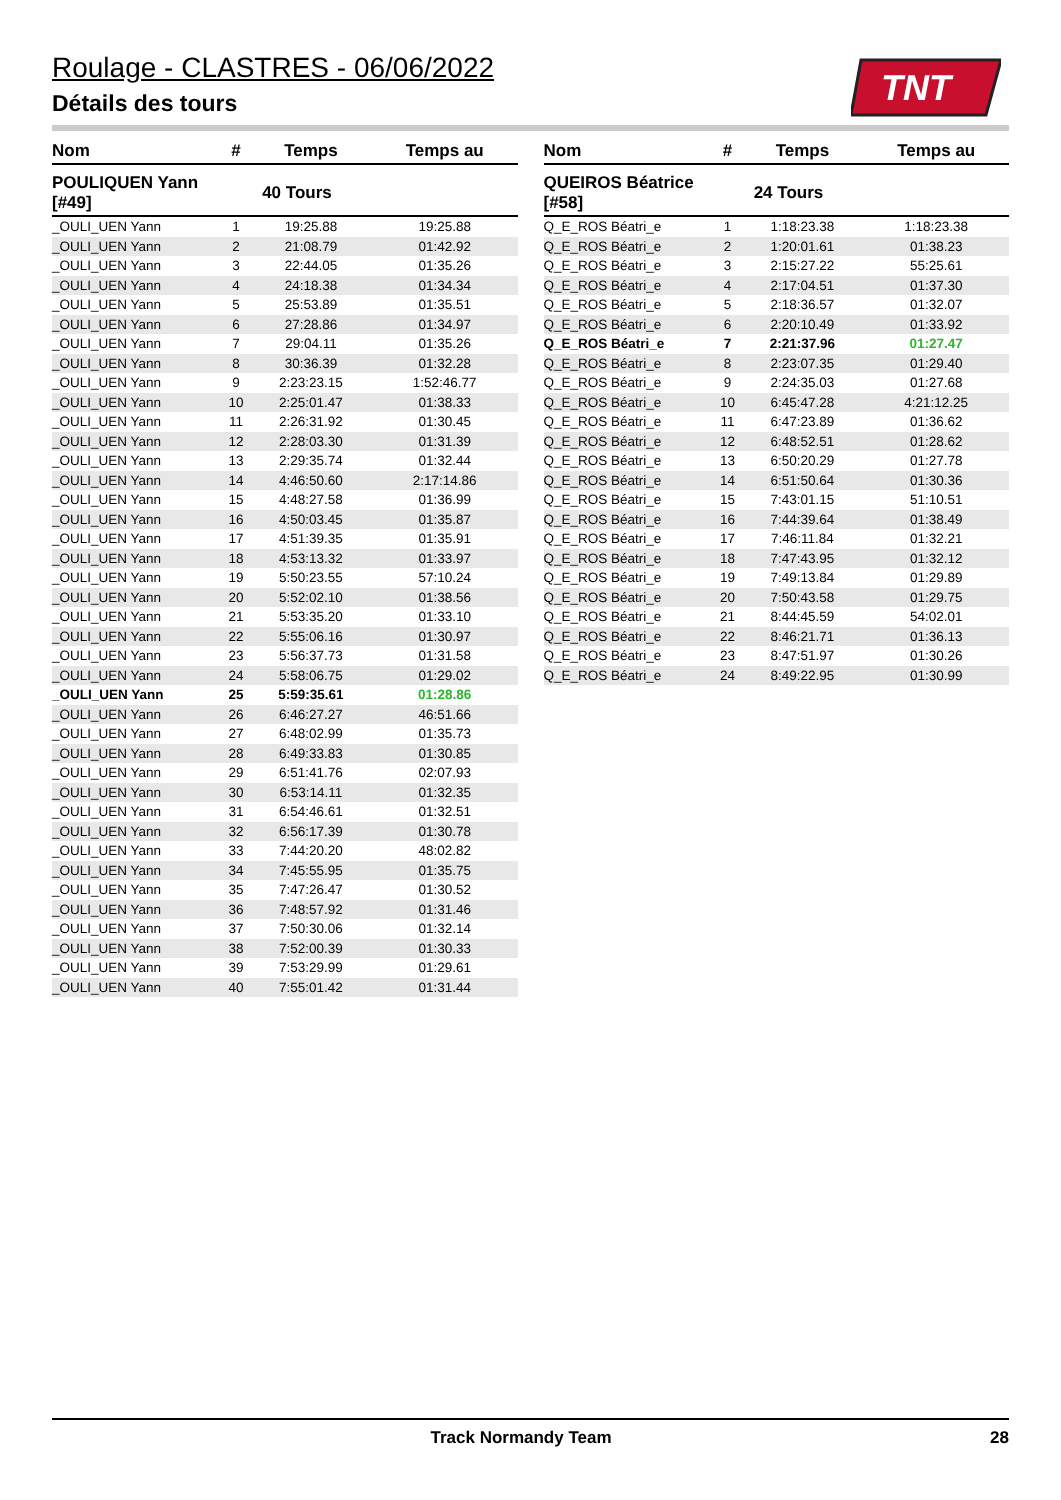TNT
Roulage - CLASTRES - 06/06/2022
Détails des tours
| Nom | # | Temps | Temps au |
| --- | --- | --- | --- |
| POULIQUEN Yann [#49] | 40 Tours | | |
| _OULI_UEN Yann | 1 | 19:25.88 | 19:25.88 |
| _OULI_UEN Yann | 2 | 21:08.79 | 01:42.92 |
| _OULI_UEN Yann | 3 | 22:44.05 | 01:35.26 |
| _OULI_UEN Yann | 4 | 24:18.38 | 01:34.34 |
| _OULI_UEN Yann | 5 | 25:53.89 | 01:35.51 |
| _OULI_UEN Yann | 6 | 27:28.86 | 01:34.97 |
| _OULI_UEN Yann | 7 | 29:04.11 | 01:35.26 |
| _OULI_UEN Yann | 8 | 30:36.39 | 01:32.28 |
| _OULI_UEN Yann | 9 | 2:23:23.15 | 1:52:46.77 |
| _OULI_UEN Yann | 10 | 2:25:01.47 | 01:38.33 |
| _OULI_UEN Yann | 11 | 2:26:31.92 | 01:30.45 |
| _OULI_UEN Yann | 12 | 2:28:03.30 | 01:31.39 |
| _OULI_UEN Yann | 13 | 2:29:35.74 | 01:32.44 |
| _OULI_UEN Yann | 14 | 4:46:50.60 | 2:17:14.86 |
| _OULI_UEN Yann | 15 | 4:48:27.58 | 01:36.99 |
| _OULI_UEN Yann | 16 | 4:50:03.45 | 01:35.87 |
| _OULI_UEN Yann | 17 | 4:51:39.35 | 01:35.91 |
| _OULI_UEN Yann | 18 | 4:53:13.32 | 01:33.97 |
| _OULI_UEN Yann | 19 | 5:50:23.55 | 57:10.24 |
| _OULI_UEN Yann | 20 | 5:52:02.10 | 01:38.56 |
| _OULI_UEN Yann | 21 | 5:53:35.20 | 01:33.10 |
| _OULI_UEN Yann | 22 | 5:55:06.16 | 01:30.97 |
| _OULI_UEN Yann | 23 | 5:56:37.73 | 01:31.58 |
| _OULI_UEN Yann | 24 | 5:58:06.75 | 01:29.02 |
| _OULI_UEN Yann | 25 | 5:59:35.61 | 01:28.86 |
| _OULI_UEN Yann | 26 | 6:46:27.27 | 46:51.66 |
| _OULI_UEN Yann | 27 | 6:48:02.99 | 01:35.73 |
| _OULI_UEN Yann | 28 | 6:49:33.83 | 01:30.85 |
| _OULI_UEN Yann | 29 | 6:51:41.76 | 02:07.93 |
| _OULI_UEN Yann | 30 | 6:53:14.11 | 01:32.35 |
| _OULI_UEN Yann | 31 | 6:54:46.61 | 01:32.51 |
| _OULI_UEN Yann | 32 | 6:56:17.39 | 01:30.78 |
| _OULI_UEN Yann | 33 | 7:44:20.20 | 48:02.82 |
| _OULI_UEN Yann | 34 | 7:45:55.95 | 01:35.75 |
| _OULI_UEN Yann | 35 | 7:47:26.47 | 01:30.52 |
| _OULI_UEN Yann | 36 | 7:48:57.92 | 01:31.46 |
| _OULI_UEN Yann | 37 | 7:50:30.06 | 01:32.14 |
| _OULI_UEN Yann | 38 | 7:52:00.39 | 01:30.33 |
| _OULI_UEN Yann | 39 | 7:53:29.99 | 01:29.61 |
| _OULI_UEN Yann | 40 | 7:55:01.42 | 01:31.44 |
| Nom | # | Temps | Temps au |
| --- | --- | --- | --- |
| QUEIROS Béatrice [#58] | 24 Tours | | |
| Q_E_ROS Béatri_e | 1 | 1:18:23.38 | 1:18:23.38 |
| Q_E_ROS Béatri_e | 2 | 1:20:01.61 | 01:38.23 |
| Q_E_ROS Béatri_e | 3 | 2:15:27.22 | 55:25.61 |
| Q_E_ROS Béatri_e | 4 | 2:17:04.51 | 01:37.30 |
| Q_E_ROS Béatri_e | 5 | 2:18:36.57 | 01:32.07 |
| Q_E_ROS Béatri_e | 6 | 2:20:10.49 | 01:33.92 |
| Q_E_ROS Béatri_e | 7 | 2:21:37.96 | 01:27.47 |
| Q_E_ROS Béatri_e | 8 | 2:23:07.35 | 01:29.40 |
| Q_E_ROS Béatri_e | 9 | 2:24:35.03 | 01:27.68 |
| Q_E_ROS Béatri_e | 10 | 6:45:47.28 | 4:21:12.25 |
| Q_E_ROS Béatri_e | 11 | 6:47:23.89 | 01:36.62 |
| Q_E_ROS Béatri_e | 12 | 6:48:52.51 | 01:28.62 |
| Q_E_ROS Béatri_e | 13 | 6:50:20.29 | 01:27.78 |
| Q_E_ROS Béatri_e | 14 | 6:51:50.64 | 01:30.36 |
| Q_E_ROS Béatri_e | 15 | 7:43:01.15 | 51:10.51 |
| Q_E_ROS Béatri_e | 16 | 7:44:39.64 | 01:38.49 |
| Q_E_ROS Béatri_e | 17 | 7:46:11.84 | 01:32.21 |
| Q_E_ROS Béatri_e | 18 | 7:47:43.95 | 01:32.12 |
| Q_E_ROS Béatri_e | 19 | 7:49:13.84 | 01:29.89 |
| Q_E_ROS Béatri_e | 20 | 7:50:43.58 | 01:29.75 |
| Q_E_ROS Béatri_e | 21 | 8:44:45.59 | 54:02.01 |
| Q_E_ROS Béatri_e | 22 | 8:46:21.71 | 01:36.13 |
| Q_E_ROS Béatri_e | 23 | 8:47:51.97 | 01:30.26 |
| Q_E_ROS Béatri_e | 24 | 8:49:22.95 | 01:30.99 |
Track Normandy Team 28